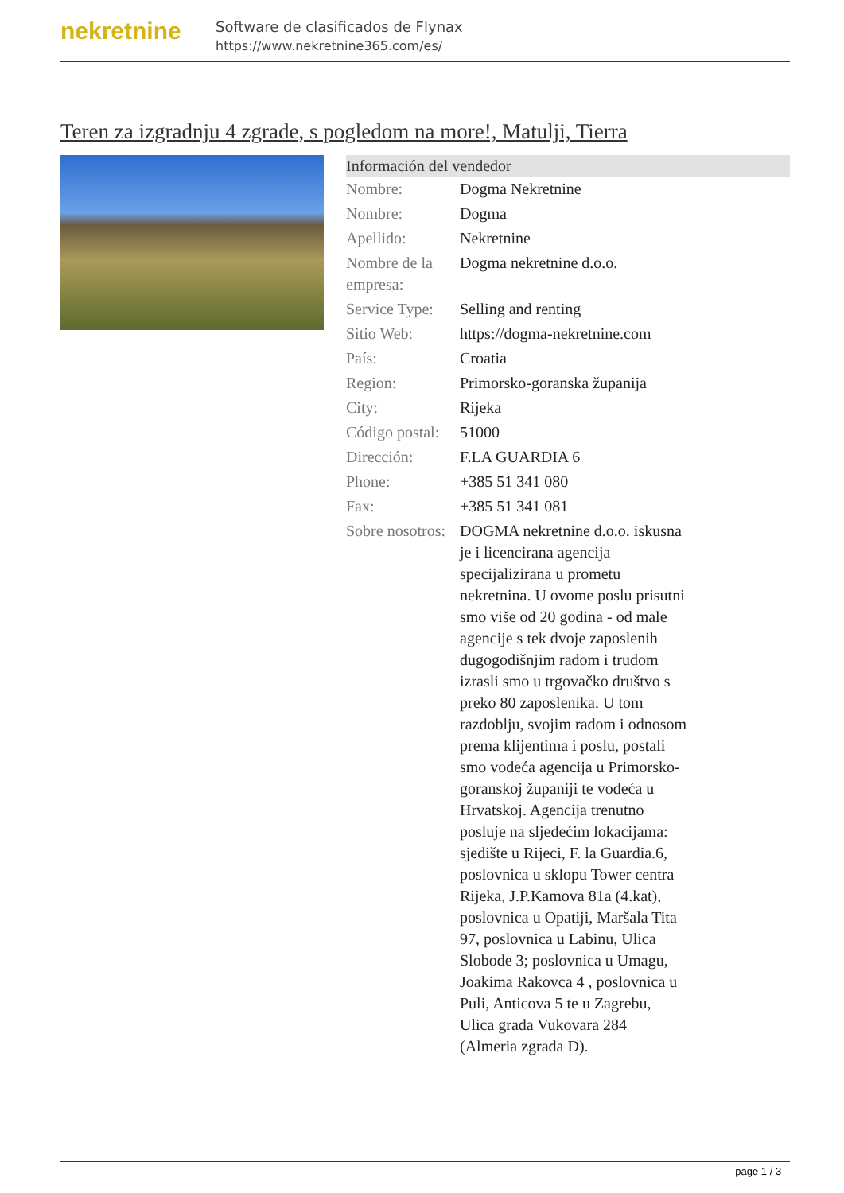nekretnine
Software de clasificados de Flynax
https://www.nekretnine365.com/es/
Teren za izgradnju 4 zgrade, s pogledom na more!, Matulji, Tierra
| Información del vendedor | |
| --- | --- |
| Nombre: | Dogma Nekretnine |
| Nombre: | Dogma |
| Apellido: | Nekretnine |
| Nombre de la empresa: | Dogma nekretnine d.o.o. |
| Service Type: | Selling and renting |
| Sitio Web: | https://dogma-nekretnine.com |
| País: | Croatia |
| Region: | Primorsko-goranska županija |
| City: | Rijeka |
| Código postal: | 51000 |
| Dirección: | F.LA GUARDIA 6 |
| Phone: | +385 51 341 080 |
| Fax: | +385 51 341 081 |
| Sobre nosotros: | DOGMA nekretnine d.o.o. iskusna je i licencirana agencija specijalizirana u prometu nekretnina. U ovome poslu prisutni smo više od 20 godina - od male agencije s tek dvoje zaposlenih dugogodišnjim radom i trudom izrasli smo u trgovačko društvo s preko 80 zaposlenika. U tom razdoblju, svojim radom i odnosom prema klijentima i poslu, postali smo vodeća agencija u Primorsko-goranskoj županiji te vodeća u Hrvatskoj. Agencija trenutno posluje na sljedećim lokacijama: sjedište u Rijeci, F. la Guardia.6, poslovnica u sklopu Tower centra Rijeka, J.P.Kamova 81a (4.kat), poslovnica u Opatiji, Maršala Tita 97, poslovnica u Labinu, Ulica Slobode 3; poslovnica u Umagu, Joakima Rakovca 4 , poslovnica u Puli, Anticova 5 te u Zagrebu, Ulica grada Vukovara 284 (Almeria zgrada D). |
page 1 / 3